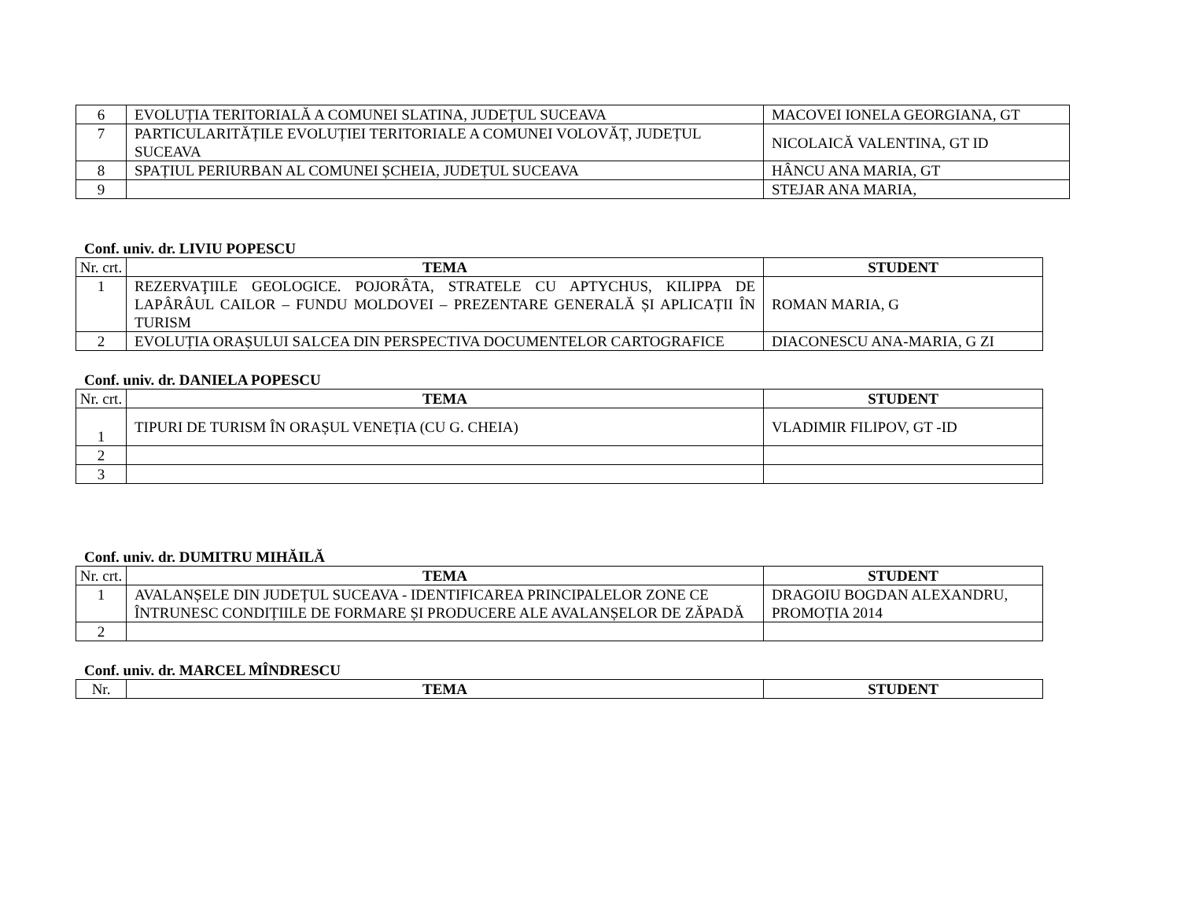| 6 | EVOLUȚIA TERITORIALĂ A COMUNEI SLATINA, JUDEȚUL SUCEAVA | MACOVEI IONELA GEORGIANA, GT |
| 7 | PARTICULARITĂȚILE EVOLUȚIEI TERITORIALE A COMUNEI VOLOVĂȚ, JUDEȚUL SUCEAVA | NICOLAICĂ VALENTINA, GT ID |
| 8 | SPAȚIUL PERIURBAN AL COMUNEI ȘCHEIA, JUDEȚUL SUCEAVA | HÂNCU ANA MARIA, GT |
| 9 | | STEJAR ANA MARIA, |
Conf. univ. dr. LIVIU POPESCU
| Nr. crt. | TEMA | STUDENT |
| 1 | REZERVAŢIILE GEOLOGICE. POJORÂTA, STRATELE CU APTYCHUS, KILIPPA DE LAPÂRÂUL CAILOR – FUNDU MOLDOVEI – PREZENTARE GENERALĂ ȘI APLICAȚII ÎN TURISM | ROMAN MARIA, G |
| 2 | EVOLUȚIA ORAȘULUI SALCEA DIN PERSPECTIVA DOCUMENTELOR CARTOGRAFICE | DIACONESCU ANA-MARIA, G ZI |
Conf. univ. dr. DANIELA POPESCU
| Nr. crt. | TEMA | STUDENT |
| 1 | TIPURI DE TURISM ÎN ORAȘUL VENEȚIA (CU G. CHEIA) | VLADIMIR FILIPOV, GT -ID |
| 2 | | |
| 3 | | |
Conf. univ. dr. DUMITRU MIHĂILĂ
| Nr. crt. | TEMA | STUDENT |
| 1 | AVALANȘELE DIN JUDEȚUL SUCEAVA - IDENTIFICAREA PRINCIPALELOR ZONE CE ÎNTRUNESC CONDIȚIILE DE FORMARE ȘI PRODUCERE ALE AVALANȘELOR DE ZĂPADĂ | DRAGOIU BOGDAN ALEXANDRU, PROMOȚIA 2014 |
| 2 | | |
Conf. univ. dr. MARCEL MÎNDRESCU
| Nr. | TEMA | STUDENT |